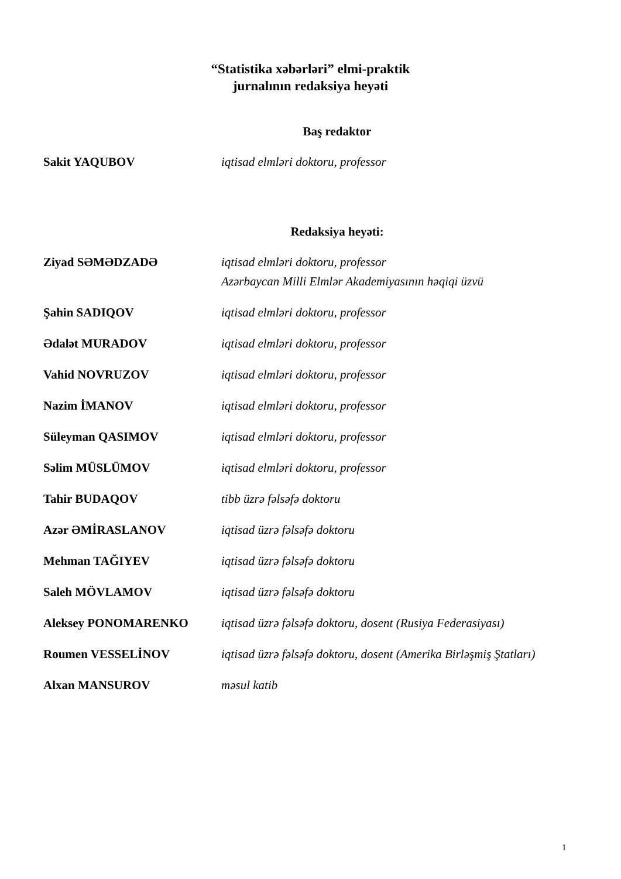“Statistika xəbərləri” elmi-praktik
jurnalının redaksiya heyəti
Baş redaktor
Sakit YAQUBOV iqtisad elmləri doktoru, professor
Redaksiya heyəti:
Ziyad SƏMƏDZADƏ iqtisad elmləri doktoru, professor
Azərbaycan Milli Elmlər Akademiyasının həqiqi üzvü
Şahin SADIQOV iqtisad elmləri doktoru, professor
Ədalət MURADOV iqtisad elmləri doktoru, professor
Vahid NOVRUZOV iqtisad elmləri doktoru, professor
Nazim İMANOV iqtisad elmləri doktoru, professor
Süleyman QASIMOV iqtisad elmləri doktoru, professor
Səlim MÜSLÜMOV iqtisad elmləri doktoru, professor
Tahir BUDAQOV tibb üzrə fəlsəfə doktoru
Azər ƏMİRASLANOV iqtisad üzrə fəlsəfə doktoru
Mehman TAĞIYEV iqtisad üzrə fəlsəfə doktoru
Saleh MÖVLAMOV iqtisad üzrə fəlsəfə doktoru
Aleksey PONOMARENKO iqtisad üzrə fəlsəfə doktoru, dosent (Rusiya Federasiyası)
Roumen VESSELİNOV iqtisad üzrə fəlsəfə doktoru, dosent (Amerika Birləşmiş Ştatları)
Alxan MANSUROV məsul katib
1